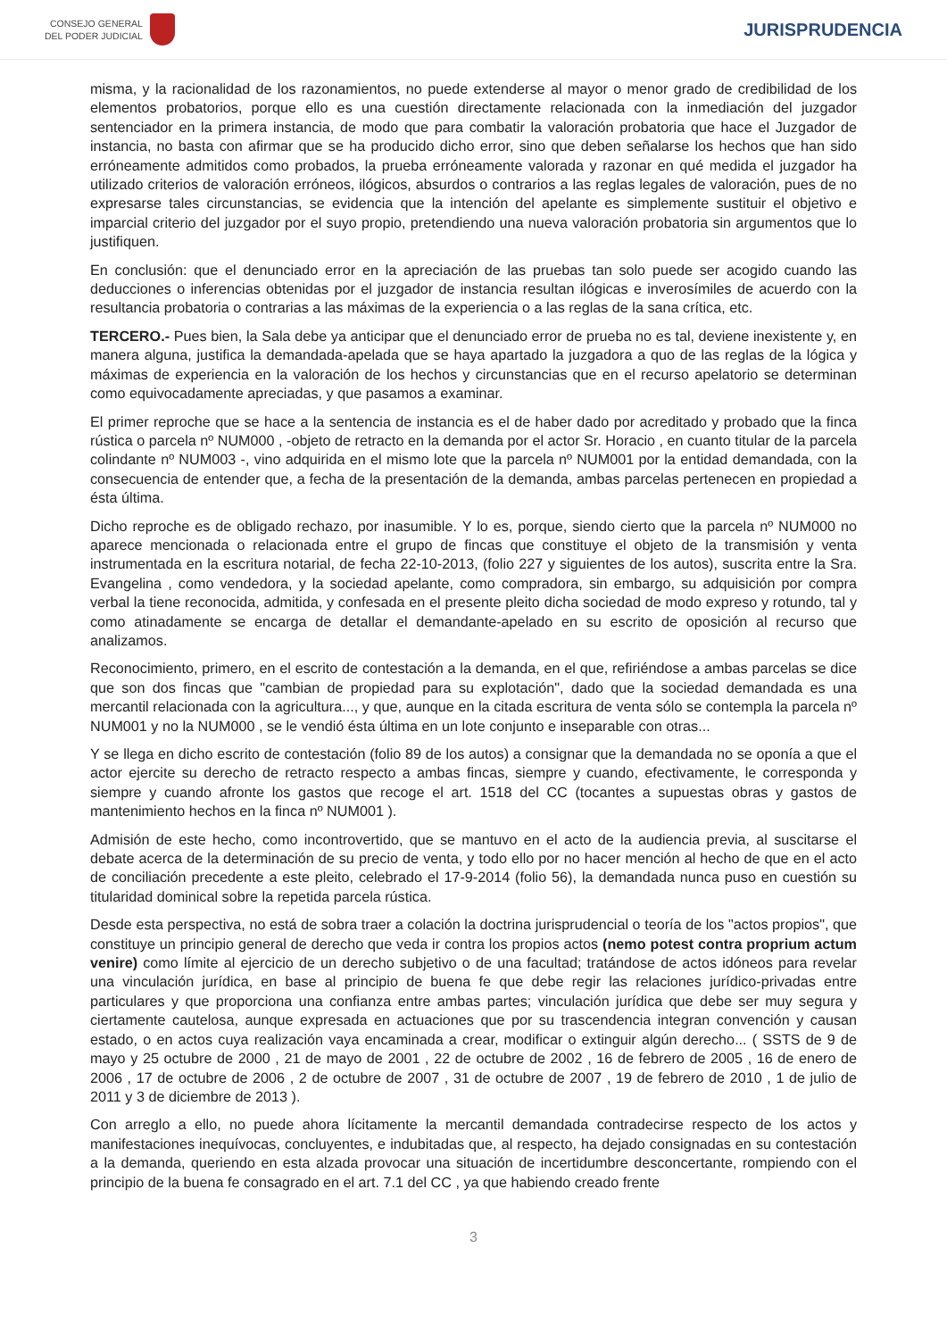CONSEJO GENERAL
DEL PODER JUDICIAL
JURISPRUDENCIA
misma, y la racionalidad de los razonamientos, no puede extenderse al mayor o menor grado de credibilidad de los elementos probatorios, porque ello es una cuestión directamente relacionada con la inmediación del juzgador sentenciador en la primera instancia, de modo que para combatir la valoración probatoria que hace el Juzgador de instancia, no basta con afirmar que se ha producido dicho error, sino que deben señalarse los hechos que han sido erróneamente admitidos como probados, la prueba erróneamente valorada y razonar en qué medida el juzgador ha utilizado criterios de valoración erróneos, ilógicos, absurdos o contrarios a las reglas legales de valoración, pues de no expresarse tales circunstancias, se evidencia que la intención del apelante es simplemente sustituir el objetivo e imparcial criterio del juzgador por el suyo propio, pretendiendo una nueva valoración probatoria sin argumentos que lo justifiquen.
En conclusión: que el denunciado error en la apreciación de las pruebas tan solo puede ser acogido cuando las deducciones o inferencias obtenidas por el juzgador de instancia resultan ilógicas e inverosímiles de acuerdo con la resultancia probatoria o contrarias a las máximas de la experiencia o a las reglas de la sana crítica, etc.
TERCERO.- Pues bien, la Sala debe ya anticipar que el denunciado error de prueba no es tal, deviene inexistente y, en manera alguna, justifica la demandada-apelada que se haya apartado la juzgadora a quo de las reglas de la lógica y máximas de experiencia en la valoración de los hechos y circunstancias que en el recurso apelatorio se determinan como equivocadamente apreciadas, y que pasamos a examinar.
El primer reproche que se hace a la sentencia de instancia es el de haber dado por acreditado y probado que la finca rústica o parcela nº NUM000 , -objeto de retracto en la demanda por el actor Sr. Horacio , en cuanto titular de la parcela colindante nº NUM003 -, vino adquirida en el mismo lote que la parcela nº NUM001 por la entidad demandada, con la consecuencia de entender que, a fecha de la presentación de la demanda, ambas parcelas pertenecen en propiedad a ésta última.
Dicho reproche es de obligado rechazo, por inasumible. Y lo es, porque, siendo cierto que la parcela nº NUM000 no aparece mencionada o relacionada entre el grupo de fincas que constituye el objeto de la transmisión y venta instrumentada en la escritura notarial, de fecha 22-10-2013, (folio 227 y siguientes de los autos), suscrita entre la Sra. Evangelina , como vendedora, y la sociedad apelante, como compradora, sin embargo, su adquisición por compra verbal la tiene reconocida, admitida, y confesada en el presente pleito dicha sociedad de modo expreso y rotundo, tal y como atinadamente se encarga de detallar el demandante-apelado en su escrito de oposición al recurso que analizamos.
Reconocimiento, primero, en el escrito de contestación a la demanda, en el que, refiriéndose a ambas parcelas se dice que son dos fincas que "cambian de propiedad para su explotación", dado que la sociedad demandada es una mercantil relacionada con la agricultura..., y que, aunque en la citada escritura de venta sólo se contempla la parcela nº NUM001 y no la NUM000 , se le vendió ésta última en un lote conjunto e inseparable con otras...
Y se llega en dicho escrito de contestación (folio 89 de los autos) a consignar que la demandada no se oponía a que el actor ejercite su derecho de retracto respecto a ambas fincas, siempre y cuando, efectivamente, le corresponda y siempre y cuando afronte los gastos que recoge el art. 1518 del CC (tocantes a supuestas obras y gastos de mantenimiento hechos en la finca nº NUM001 ).
Admisión de este hecho, como incontrovertido, que se mantuvo en el acto de la audiencia previa, al suscitarse el debate acerca de la determinación de su precio de venta, y todo ello por no hacer mención al hecho de que en el acto de conciliación precedente a este pleito, celebrado el 17-9-2014 (folio 56), la demandada nunca puso en cuestión su titularidad dominical sobre la repetida parcela rústica.
Desde esta perspectiva, no está de sobra traer a colación la doctrina jurisprudencial o teoría de los "actos propios", que constituye un principio general de derecho que veda ir contra los propios actos (nemo potest contra proprium actum venire) como límite al ejercicio de un derecho subjetivo o de una facultad; tratándose de actos idóneos para revelar una vinculación jurídica, en base al principio de buena fe que debe regir las relaciones jurídico-privadas entre particulares y que proporciona una confianza entre ambas partes; vinculación jurídica que debe ser muy segura y ciertamente cautelosa, aunque expresada en actuaciones que por su trascendencia integran convención y causan estado, o en actos cuya realización vaya encaminada a crear, modificar o extinguir algún derecho... ( SSTS de 9 de mayo y 25 octubre de 2000 , 21 de mayo de 2001 , 22 de octubre de 2002 , 16 de febrero de 2005 , 16 de enero de 2006 , 17 de octubre de 2006 , 2 de octubre de 2007 , 31 de octubre de 2007 , 19 de febrero de 2010 , 1 de julio de 2011 y 3 de diciembre de 2013 ).
Con arreglo a ello, no puede ahora lícitamente la mercantil demandada contradecirse respecto de los actos y manifestaciones inequívocas, concluyentes, e indubitadas que, al respecto, ha dejado consignadas en su contestación a la demanda, queriendo en esta alzada provocar una situación de incertidumbre desconcertante, rompiendo con el principio de la buena fe consagrado en el art. 7.1 del CC , ya que habiendo creado frente
3